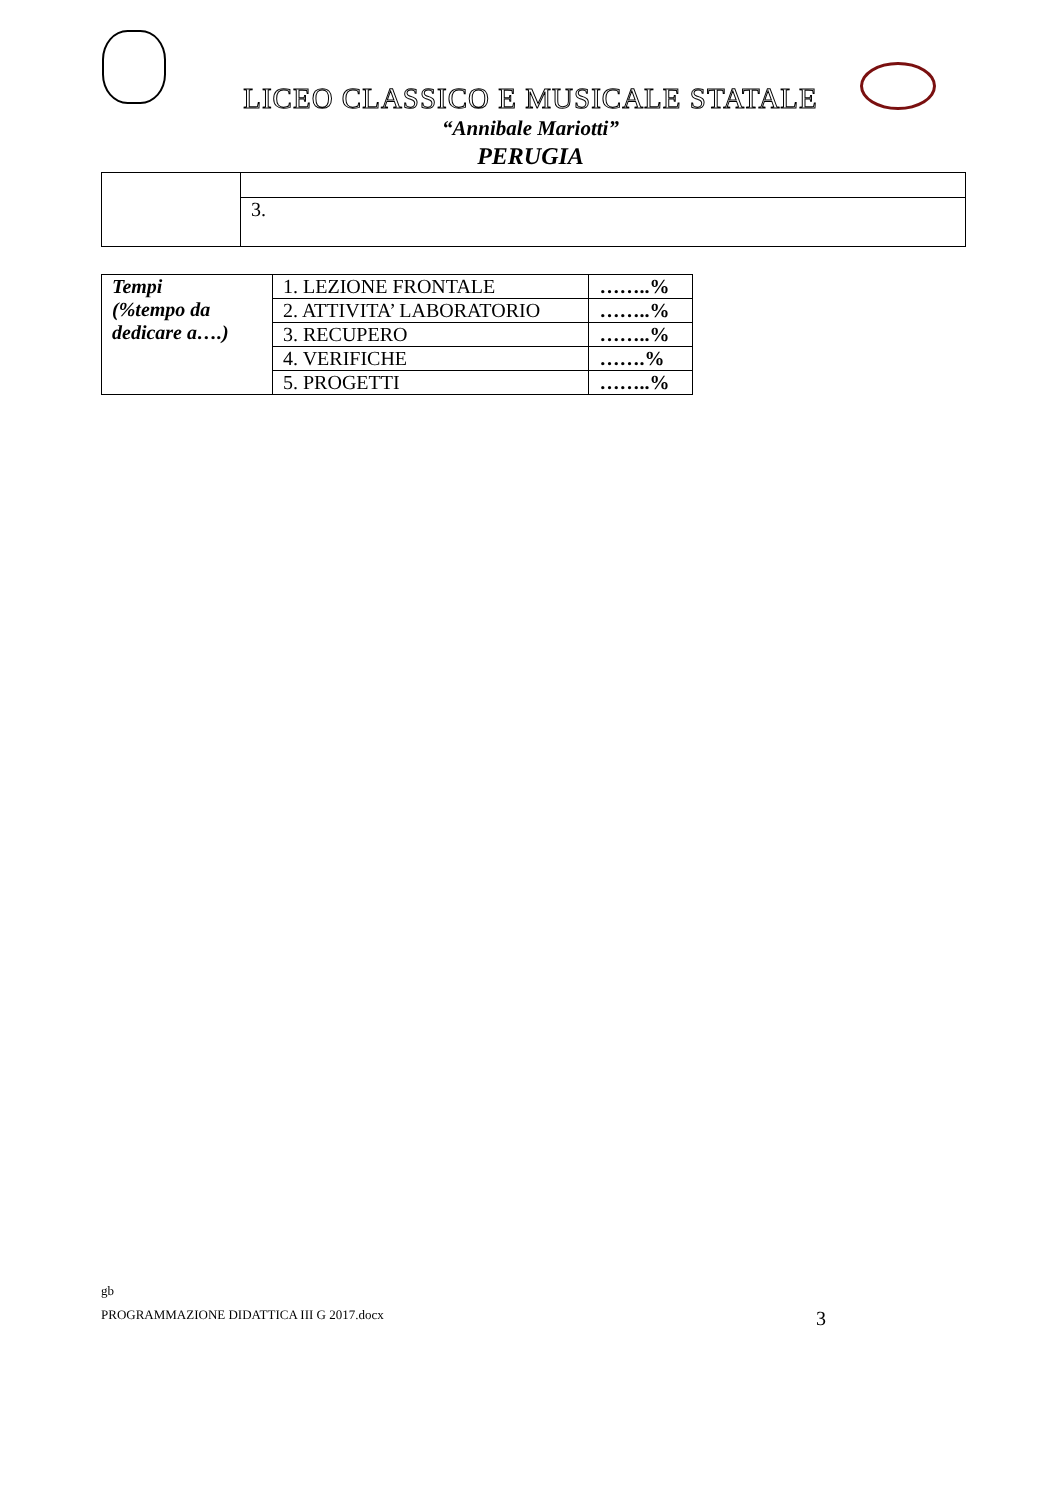LICEO CLASSICO E MUSICALE STATALE
“Annibale Mariotti”
PERUGIA
| | 3. |
| Tempi (%tempo da dedicare a….) | 1. LEZIONE FRONTALE | ……..% |
| | 2. ATTIVITA’ LABORATORIO | ……..% |
| | 3. RECUPERO | ……..% |
| | 4. VERIFICHE | …….% |
| | 5. PROGETTI | ……..% |
gb
PROGRAMMAZIONE DIDATTICA III G 2017.docx 3